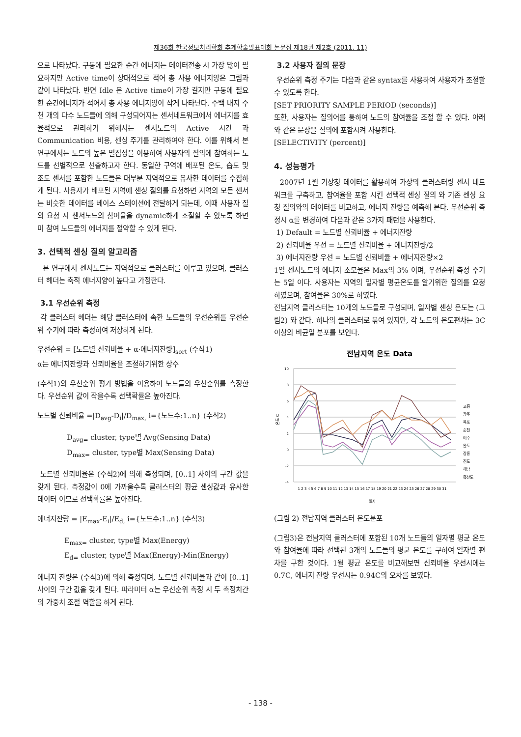제36회 한국정보처리학회 추계학술발표대회 논문집 제18권 제2호 (2011. 11)
으로 나타났다. 구동에 필요한 순간 에너지는 데이터전송 시 가장 많이 필요하지만 Active time이 상대적으로 적어 총 사용 에너지양은 그림과 같이 나타났다. 반면 Idle 은 Active time이 가장 길지만 구동에 필요한 순간에너지가 적어서 총 사용 에너지양이 작게 나타난다. 수백 내지 수천 개의 다수 노드들에 의해 구성되어지는 센서네트워크에서 에너지를 효율적으로 관리하기 위해서는 센서노드의 Active 시간 과 Communication 비용, 센싱 주기를 관리하여야 한다. 이를 위해서 본 연구에서는 노드의 높은 밀집성을 이용하여 사용자의 질의에 참여하는 노드를 선별적으로 선출하고자 한다. 동일한 구역에 배포된 온도, 습도 및 조도 센서를 포함한 노드들은 대부분 지역적으로 유사한 데이터를 수집하게 된다. 사용자가 배포된 지역에 센싱 질의를 요청하면 지역의 모든 센서는 비슷한 데이터를 베이스 스테이션에 전달하게 되는데, 이때 사용자 질의 요청 시 센서노드의 참여율을 dynamic하게 조절할 수 있도록 하면 미 참여 노드들의 에너지를 절약할 수 있게 된다.
3. 선택적 센싱 질의 알고리즘
본 연구에서 센서노드는 지역적으로 클러스터를 이루고 있으며, 클러스터 헤더는 축적 에너지양이 높다고 가정한다.
3.1 우선순위 측정
각 클러스터 헤더는 해당 클러스터에 속한 노드들의 우선순위를 우선순위 주기에 따라 측정하여 저장하게 된다.
우선순위 = [노드별 신뢰비율 + α·에너지잔량]<sub>sort</sub> (수식1)
α는 에너지잔량과 신뢰비율을 조절하기위한 상수
(수식1)의 우선순위 평가 방법을 이용하여 노드들의 우선순위를 측정한다. 우선순위 값이 작을수록 선택확률은 높아진다.
노드별 신뢰비율 =|D<sub>avg</sub>-D<sub>i</sub>|/D<sub>max,</sub> i={노드수:1..n} (수식2)
D<sub>avg=</sub> cluster, type별 Avg(Sensing Data)
D<sub>max=</sub> cluster, type별 Max(Sensing Data)
노드별 신뢰비율은 (수식2)에 의해 측정되며, [0..1] 사이의 구간 값을 갖게 된다. 측정값이 0에 가까울수록 클러스터의 평균 센싱값과 유사한 데이터 이므로 선택확률은 높아진다.
에너지잔량 = |E<sub>max</sub>-E<sub>i</sub>|/E<sub>d,</sub> i={노드수:1..n} (수식3)
E<sub>max=</sub> cluster, type별 Max(Energy)
E<sub>d=</sub> cluster, type별 Max(Energy)-Min(Energy)
에너지 잔량은 (수식3)에 의해 측정되며, 노드별 신뢰비율과 같이 [0..1] 사이의 구간 값을 갖게 된다. 파라미터 α는 우선순위 측정 시 두 측정치간의 가중치 조절 역할을 하게 된다.
3.2 사용자 질의 문장
우선순위 측정 주기는 다음과 같은 syntax를 사용하여 사용자가 조절할 수 있도록 한다.
[SET PRIORITY SAMPLE PERIOD (seconds)]
또한, 사용자는 질의어를 통하여 노드의 참여율을 조절 할 수 있다. 아래와 같은 문장을 질의에 포함시켜 사용한다.
[SELECTIVITY (percent)]
4. 성능평가
2007년 1월 기상청 데이터를 활용하여 가상의 클러스터링 센서 네트워크를 구축하고, 참여율을 포함 시킨 선택적 센싱 질의 와 기존 센싱 요청 질의와의 데이터를 비교하고, 에너지 잔량을 예측해 본다. 우선순위 측정시 α를 변경하여 다음과 같은 3가지 패턴을 사용한다.
1) Default = 노드별 신뢰비율 + 에너지잔량
2) 신뢰비율 우선 = 노드별 신뢰비율 + 에너지잔량/2
3) 에너지잔량 우선 = 노드별 신뢰비율 + 에너지잔량×2
1일 센서노드의 에너지 소모율은 Max의 3% 이며, 우선순위 측정 주기는 5일 이다. 사용자는 지역의 일자별 평균온도를 알기위한 질의를 요청하였으며, 참여율은 30%로 하였다.
전남지역 클러스터는 10개의 노드들로 구성되며, 일자별 센싱 온도는 (그림2) 와 같다. 하나의 클러스터로 묶여 있지만, 각 노드의 온도편차는 3C 이상의 비균일 분포를 보인다.
전남지역 온도 Data
10
8
6
4
2
0
-2
-4
고흥
광주
목포
순천
여수
완도
장흥
진도
해남
흑산도
온도 C
1 2 3 4 5 6 7 8 9 10 11 12 13 14 15 16 17 18 19 20 21 22 23 24 25 26 27 28 29 30 31
일자
(그림 2) 전남지역 클러스터 온도분포
(그림3)은 전남지역 클러스터에 포함된 10개 노드들의 일자별 평균 온도와 참여율에 따라 선택된 3개의 노드들의 평균 온도를 구하여 일자별 편차를 구한 것이다. 1월 평균 온도를 비교해보면 신뢰비율 우선시에는 0.7C, 에너지 잔량 우선시는 0.94C의 오차를 보였다.
- 138 -